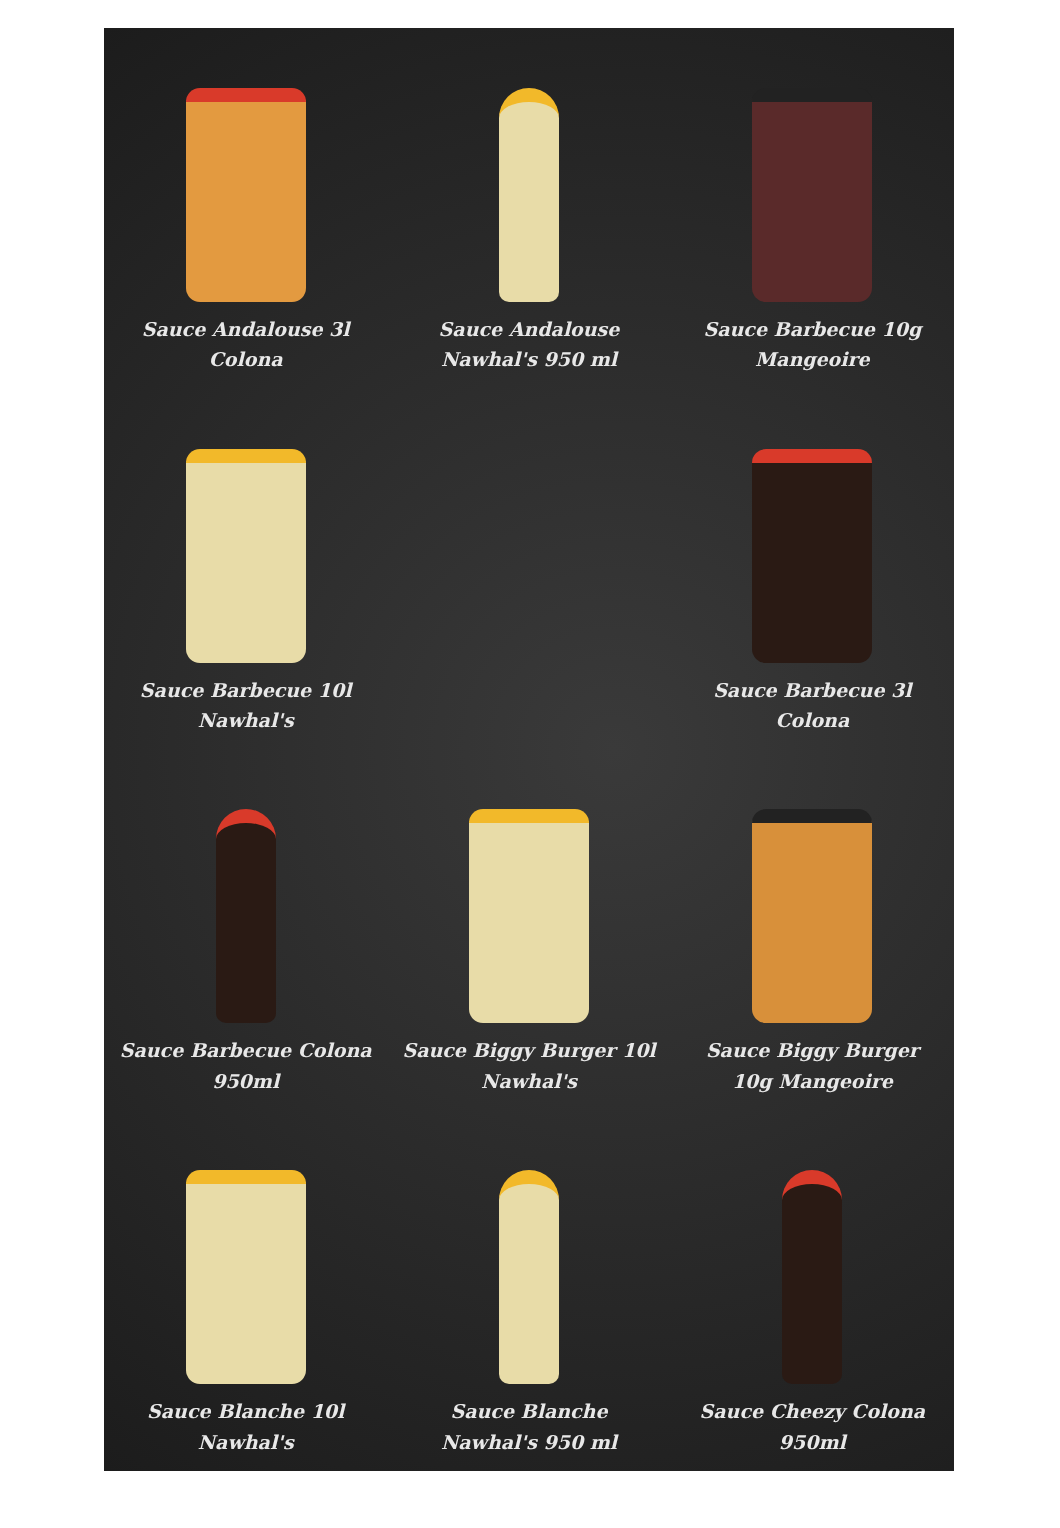Sauce Andalouse 3l Colona
Sauce Andalouse Nawhal's 950 ml
Sauce Barbecue 10g Mangeoire
Sauce Barbecue 10l Nawhal's
Sauce Barbecue 3l Colona
Sauce Barbecue Colona 950ml
Sauce Biggy Burger 10l Nawhal's
Sauce Biggy Burger 10g Mangeoire
Sauce Blanche 10l Nawhal's
Sauce Blanche Nawhal's 950 ml
Sauce Cheezy Colona 950ml